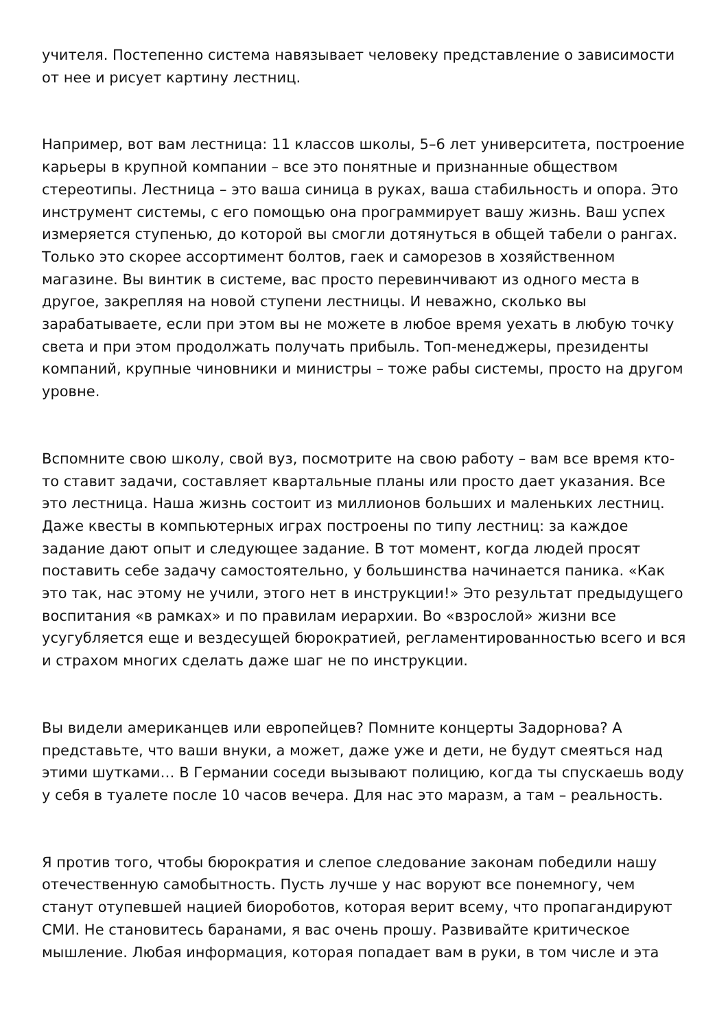учителя. Постепенно система навязывает человеку представление о зависимости от нее и рисует картину лестниц.
Например, вот вам лестница: 11 классов школы, 5–6 лет университета, построение карьеры в крупной компании – все это понятные и признанные обществом стереотипы. Лестница – это ваша синица в руках, ваша стабильность и опора. Это инструмент системы, с его помощью она программирует вашу жизнь. Ваш успех измеряется ступенью, до которой вы смогли дотянуться в общей табели о рангах. Только это скорее ассортимент болтов, гаек и саморезов в хозяйственном магазине. Вы винтик в системе, вас просто перевинчивают из одного места в другое, закрепляя на новой ступени лестницы. И неважно, сколько вы зарабатываете, если при этом вы не можете в любое время уехать в любую точку света и при этом продолжать получать прибыль. Топ-менеджеры, президенты компаний, крупные чиновники и министры – тоже рабы системы, просто на другом уровне.
Вспомните свою школу, свой вуз, посмотрите на свою работу – вам все время кто-то ставит задачи, составляет квартальные планы или просто дает указания. Все это лестница. Наша жизнь состоит из миллионов больших и маленьких лестниц. Даже квесты в компьютерных играх построены по типу лестниц: за каждое задание дают опыт и следующее задание. В тот момент, когда людей просят поставить себе задачу самостоятельно, у большинства начинается паника. «Как это так, нас этому не учили, этого нет в инструкции!» Это результат предыдущего воспитания «в рамках» и по правилам иерархии. Во «взрослой» жизни все усугубляется еще и вездесущей бюрократией, регламентированностью всего и вся и страхом многих сделать даже шаг не по инструкции.
Вы видели американцев или европейцев? Помните концерты Задорнова? А представьте, что ваши внуки, а может, даже уже и дети, не будут смеяться над этими шутками… В Германии соседи вызывают полицию, когда ты спускаешь воду у себя в туалете после 10 часов вечера. Для нас это маразм, а там – реальность.
Я против того, чтобы бюрократия и слепое следование законам победили нашу отечественную самобытность. Пусть лучше у нас воруют все понемногу, чем станут отупевшей нацией биороботов, которая верит всему, что пропагандируют СМИ. Не становитесь баранами, я вас очень прошу. Развивайте критическое мышление. Любая информация, которая попадает вам в руки, в том числе и эта